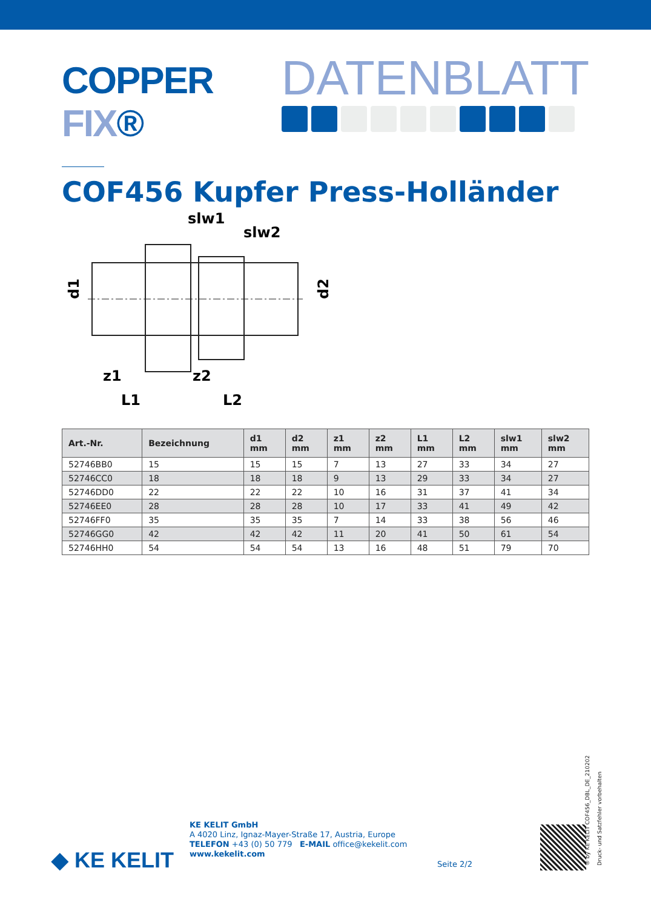COPPER FIX®
DATENBLATT
COF456 Kupfer Press-Holländer
slw1
slw2
d1
d2
z1
z2
L1
L2
| Art.-Nr. | Bezeichnung | d1 mm | d2 mm | z1 mm | z2 mm | L1 mm | L2 mm | slw1 mm | slw2 mm |
| --- | --- | --- | --- | --- | --- | --- | --- | --- | --- |
| 52746BB0 | 15 | 15 | 15 | 7 | 13 | 27 | 33 | 34 | 27 |
| 52746CC0 | 18 | 18 | 18 | 9 | 13 | 29 | 33 | 34 | 27 |
| 52746DD0 | 22 | 22 | 22 | 10 | 16 | 31 | 37 | 41 | 34 |
| 52746EE0 | 28 | 28 | 28 | 10 | 17 | 33 | 41 | 49 | 42 |
| 52746FF0 | 35 | 35 | 35 | 7 | 14 | 33 | 38 | 56 | 46 |
| 52746GG0 | 42 | 42 | 42 | 11 | 20 | 41 | 50 | 61 | 54 |
| 52746HH0 | 54 | 54 | 54 | 13 | 16 | 48 | 51 | 79 | 70 |
◆ KE KELIT
KE KELIT GmbH
A 4020 Linz, Ignaz-Mayer-Straße 17, Austria, Europe
TELEFON +43 (0) 50 779 E-MAIL office@kekelit.com
www.kekelit.com
Seite 2/2
® by KE KELIT COF456_DBL_DE_210202
Druck- und Satzfehler vorbehalten